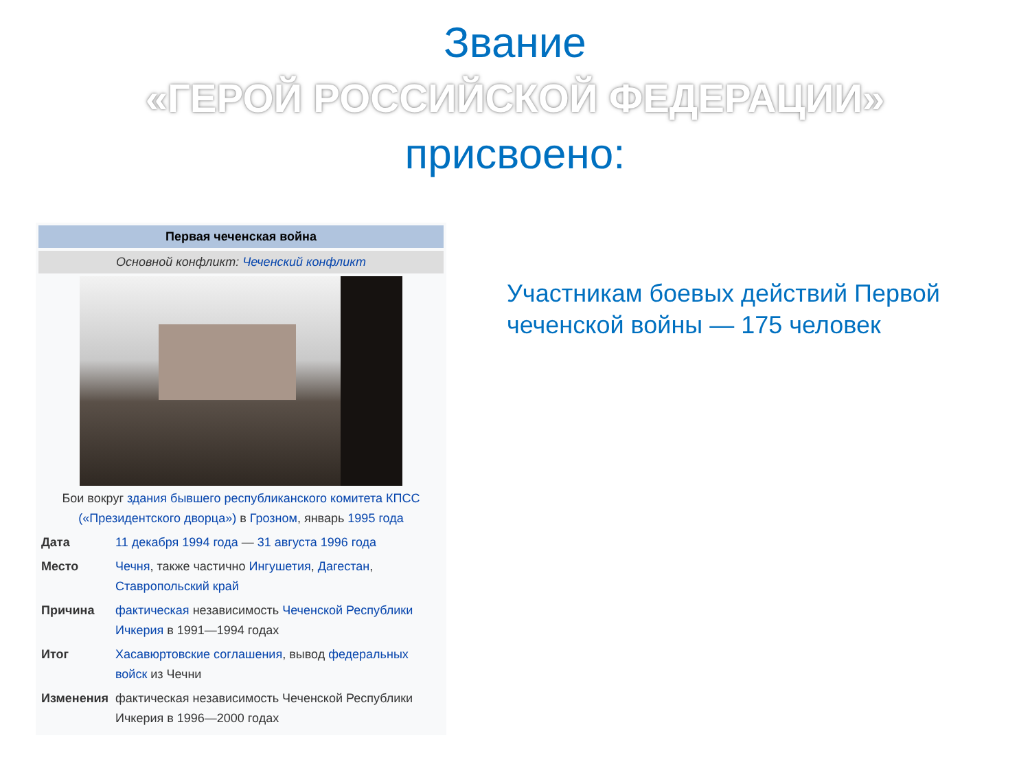Звание
«ГЕРОЙ РОССИЙСКОЙ ФЕДЕРАЦИИ»
присвоено:
Первая чеченская война
Основной конфликт: Чеченский конфликт
Бои вокруг здания бывшего республиканского комитета КПСС («Президентского дворца») в Грозном, январь 1995 года
| Дата | 11 декабря 1994 года — 31 августа 1996 года |
| Место | Чечня , также частично Ингушетия , Дагестан , Ставропольский край |
| Причина | фактическая независимость Чеченской Республики Ичкерия в 1991—1994 годах |
| Итог | Хасавюртовские соглашения , вывод федеральных войск из Чечни |
| Изменения | фактическая независимость Чеченской Республики Ичкерия в 1996—2000 годах |
Участникам боевых действий Первой чеченской войны — 175 человек